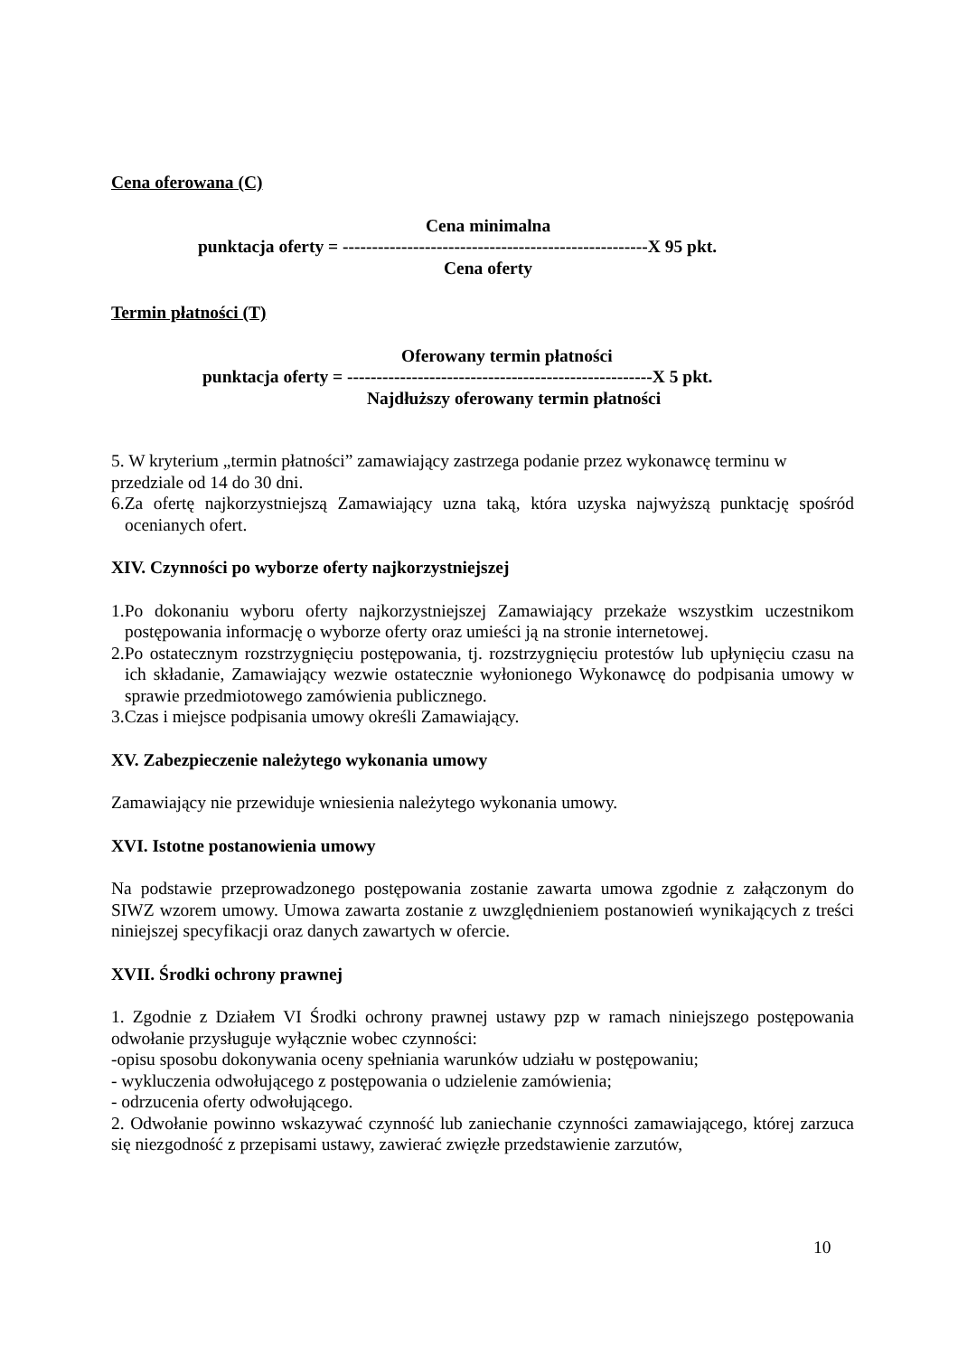Cena oferowana (C)
Cena minimalna
punktacja oferty = ----------------------------------------------------X 95 pkt.
Cena oferty
Termin płatności (T)
Oferowany termin płatności
punktacja oferty = ----------------------------------------------------X 5 pkt.
Najdłuższy oferowany termin płatności
5. W kryterium „termin płatności” zamawiający zastrzega podanie przez wykonawcę terminu w przedziale od 14 do 30 dni.
6.Za ofertę najkorzystniejszą Zamawiający uzna taką, która uzyska najwyższą punktację spośród ocenianych ofert.
XIV. Czynności po wyborze oferty najkorzystniejszej
1.Po dokonaniu wyboru oferty najkorzystniejszej Zamawiający przekaże wszystkim uczestnikom postępowania informację o wyborze oferty oraz umieści ją na stronie internetowej.
2.Po ostatecznym rozstrzygnięciu postępowania, tj. rozstrzygnięciu protestów lub upłynięciu czasu na ich składanie, Zamawiający wezwie ostatecznie wyłonionego Wykonawcę do podpisania umowy w sprawie przedmiotowego zamówienia publicznego.
3.Czas i miejsce podpisania umowy określi Zamawiający.
XV. Zabezpieczenie należytego wykonania umowy
Zamawiający nie przewiduje wniesienia należytego wykonania umowy.
XVI. Istotne postanowienia umowy
Na podstawie przeprowadzonego postępowania zostanie zawarta umowa zgodnie z załączonym do SIWZ wzorem umowy. Umowa zawarta zostanie z uwzględnieniem postanowień wynikających z treści niniejszej specyfikacji oraz danych zawartych w ofercie.
XVII. Środki ochrony prawnej
1. Zgodnie z Działem VI Środki ochrony prawnej ustawy pzp w ramach niniejszego postępowania odwołanie przysługuje wyłącznie wobec czynności:
-opisu sposobu dokonywania oceny spełniania warunków udziału w postępowaniu;
- wykluczenia odwołującego z postępowania o udzielenie zamówienia;
- odrzucenia oferty odwołującego.
2. Odwołanie powinno wskazywać czynność lub zaniechanie czynności zamawiającego, której zarzuca się niezgodność z przepisami ustawy, zawierać zwięzłe przedstawienie zarzutów,
10